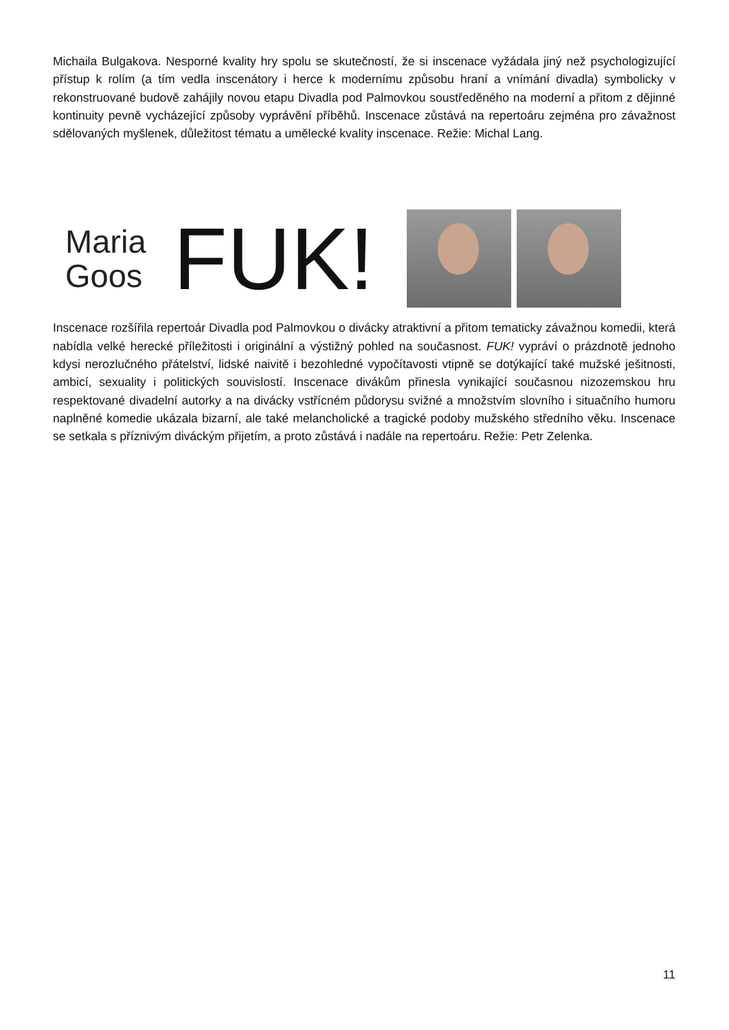Michaila Bulgakova. Nesporné kvality hry spolu se skutečností, že si inscenace vyžádala jiný než psychologizující přístup k rolím (a tím vedla inscenátory i herce k modernímu způsobu hraní a vnímání divadla) symbolicky v rekonstruované budově zahájily novou etapu Divadla pod Palmovkou soustředěného na moderní a přitom z dějinné kontinuity pevně vycházející způsoby vyprávění příběhů. Inscenace zůstává na repertoáru zejména pro závažnost sdělovaných myšlenek, důležitost tématu a umělecké kvality inscenace. Režie: Michal Lang.
Maria
Goos
FUK!
Inscenace rozšířila repertoár Divadla pod Palmovkou o divácky atraktivní a přitom tematicky závažnou komedii, která nabídla velké herecké příležitosti i originální a výstižný pohled na současnost. FUK! vypráví o prázdnotě jednoho kdysi nerozlučného přátelství, lidské naivitě i bezohledné vypočítavosti vtipně se dotýkající také mužské ješitnosti, ambicí, sexuality i politických souvislostí. Inscenace divákům přinesla vynikající současnou nizozemskou hru respektované divadelní autorky a na divácky vstřícném půdorysu svižné a množstvím slovního i situačního humoru naplněné komedie ukázala bizarní, ale také melancholické a tragické podoby mužského středního věku. Inscenace se setkala s příznivým diváckým přijetím, a proto zůstává i nadále na repertoáru. Režie: Petr Zelenka.
11